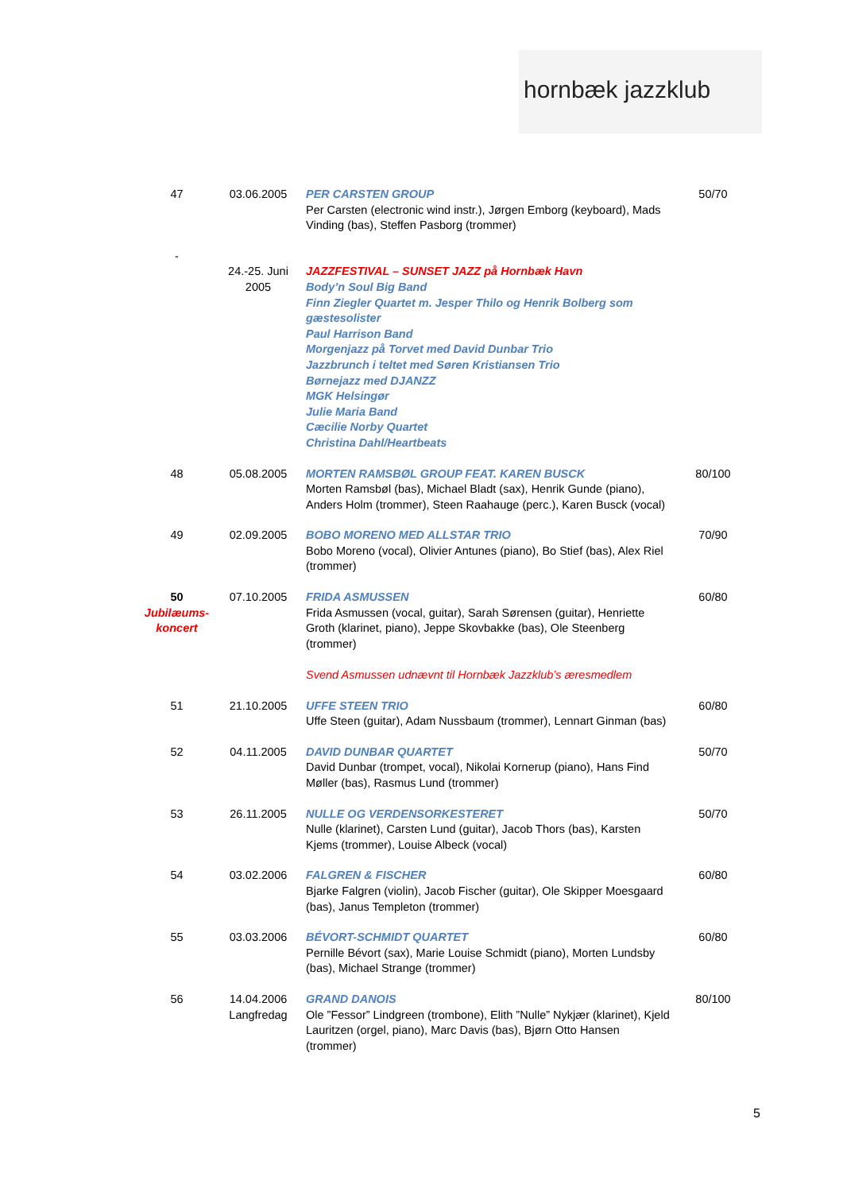hornbæk jazzklub
| 47 | 03.06.2005 | PER CARSTEN GROUP Per Carsten (electronic wind instr.), Jørgen Emborg (keyboard), Mads Vinding (bas), Steffen Pasborg (trommer) | 50/70 |
| - | | | |
| | 24.-25. Juni 2005 | JAZZFESTIVAL – SUNSET JAZZ på Hornbæk Havn Body’n Soul Big Band Finn Ziegler Quartet m. Jesper Thilo og Henrik Bolberg som gæstesolister Paul Harrison Band Morgenjazz på Torvet med David Dunbar Trio Jazzbrunch i teltet med Søren Kristiansen Trio Børnejazz med DJANZZ MGK Helsingør Julie Maria Band Cæcilie Norby Quartet Christina Dahl/Heartbeats | |
| 48 | 05.08.2005 | MORTEN RAMSBØL GROUP FEAT. KAREN BUSCK Morten Ramsbøl (bas), Michael Bladt (sax), Henrik Gunde (piano), Anders Holm (trommer), Steen Raahauge (perc.), Karen Busck (vocal) | 80/100 |
| 49 | 02.09.2005 | BOBO MORENO MED ALLSTAR TRIO Bobo Moreno (vocal), Olivier Antunes (piano), Bo Stief (bas), Alex Riel (trommer) | 70/90 |
| 50 Jubilæums-koncert | 07.10.2005 | FRIDA ASMUSSEN Frida Asmussen (vocal, guitar), Sarah Sørensen (guitar), Henriette Groth (klarinet, piano), Jeppe Skovbakke (bas), Ole Steenberg (trommer) Svend Asmussen udnævnt til Hornbæk Jazzklub’s æresmedlem | 60/80 |
| 51 | 21.10.2005 | UFFE STEEN TRIO Uffe Steen (guitar), Adam Nussbaum (trommer), Lennart Ginman (bas) | 60/80 |
| 52 | 04.11.2005 | DAVID DUNBAR QUARTET David Dunbar (trompet, vocal), Nikolai Kornerup (piano), Hans Find Møller (bas), Rasmus Lund (trommer) | 50/70 |
| 53 | 26.11.2005 | NULLE OG VERDENSORKESTERET Nulle (klarinet), Carsten Lund (guitar), Jacob Thors (bas), Karsten Kjems (trommer), Louise Albeck (vocal) | 50/70 |
| 54 | 03.02.2006 | FALGREN & FISCHER Bjarke Falgren (violin), Jacob Fischer (guitar), Ole Skipper Moesgaard (bas), Janus Templeton (trommer) | 60/80 |
| 55 | 03.03.2006 | BÉVORT-SCHMIDT QUARTET Pernille Bévort (sax), Marie Louise Schmidt (piano), Morten Lundsby (bas), Michael Strange (trommer) | 60/80 |
| 56 | 14.04.2006 Langfredag | GRAND DANOIS Ole ”Fessor” Lindgreen (trombone), Elith ”Nulle” Nykjær (klarinet), Kjeld Lauritzen (orgel, piano), Marc Davis (bas), Bjørn Otto Hansen (trommer) | 80/100 |
5